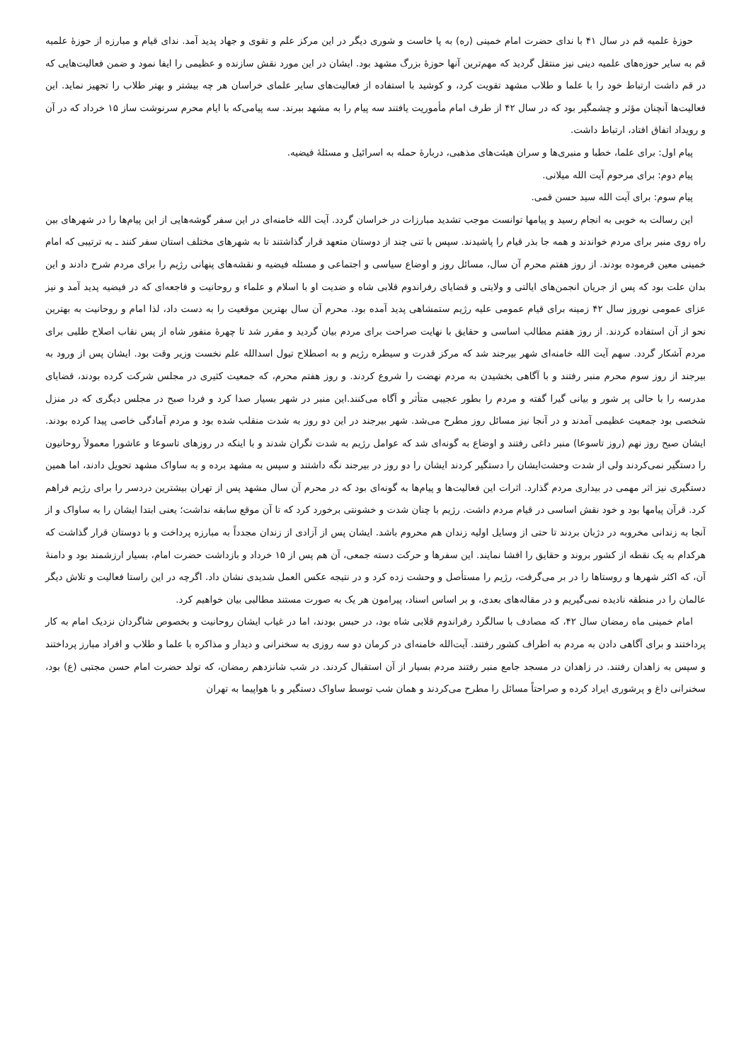حوزۀ علمیه قم در سال ۴۱ با ندای حضرت امام خمینی (ره) به پا خاست و شوری دیگر در این مرکز علم و تقوی و جهاد پدید آمد. ندای قیام و مبارزه از حوزۀ علمیه قم به سایر حوزه‌های علمیه دینی نیز منتقل گردید که مهم‌ترین آنها حوزۀ بزرگ مشهد بود. ایشان در این مورد نقش سازنده و عظیمی را ایفا نمود و ضمن فعالیت‌هایی که در قم داشت ارتباط خود را با علما و طلاب مشهد تقویت کرد، و کوشید با استفاده از فعالیت‌های سایر علمای خراسان هر چه بیشتر و بهتر طلاب را تجهیز نماید. این فعالیت‌ها آنچنان مؤثر و چشمگیر بود که در سال ۴۲ از طرف امام مأموریت یافتند سه پیام را به مشهد ببرند. سه پیامی‌که با ایام محرم سرنوشت ساز ۱۵ خرداد که در آن و رویداد اتفاق افتاد، ارتباط داشت.
پیام اول: برای علما، خطبا و منبری‌ها و سران هیئت‌های مذهبی، دربارۀ حمله به اسرائیل و مسئلۀ فیضیه.
پیام دوم: برای مرحوم آیت الله میلانی.
پیام سوم: برای آیت الله سید حسن قمی.
این رسالت به خوبی به انجام رسید و پیامها توانست موجب تشدید مبارزات در خراسان گردد. آیت الله خامنه‌ای در این سفر گوشه‌هایی از این پیام‌ها را در شهرهای بین راه روی منبر برای مردم خواندند و همه جا بذر قیام را پاشیدند. سپس با تنی چند از دوستان متعهد قرار گذاشتند تا به شهرهای مختلف استان سفر کنند ـ به ترتیبی که امام خمینی معین فرموده بودند. از روز هفتم محرم آن سال، مسائل روز و اوضاع سیاسی و اجتماعی و مسئله فیضیه و نقشه‌های پنهانی رژیم را برای مردم شرح دادند و این بدان علت بود که پس از جریان انجمن‌های ایالتی و ولایتی و قضایای رفراندوم قلابی شاه و ضدیت او با اسلام و علماء و روحانیت و فاجعه‌ای که در فیضیه پدید آمد و نیز عزای عمومی نوروز سال ۴۲ زمینه برای قیام عمومی علیه رژیم ستمشاهی پدید آمده بود. محرم آن سال بهترین موقعیت را به دست داد، لذا امام و روحانیت به بهترین نحو از آن استفاده کردند. از روز هفتم مطالب اساسی و حقایق با نهایت صراحت برای مردم بیان گردید و مقرر شد تا چهرۀ منفور شاه از پس نقاب اصلاح طلبی برای مردم آشکار گردد. سهم آیت الله خامنه‌ای شهر بیرجند شد که مرکز قدرت و سیطره رژیم و به اصطلاح تیول اسدالله علم نخست وزیر وقت بود. ایشان پس از ورود به بیرجند از روز سوم محرم منبر رفتند و با آگاهی بخشیدن به مردم نهضت را شروع کردند. و روز هفتم محرم، که جمعیت کثیری در مجلس شرکت کرده بودند، قضایای مدرسه را با حالی پر شور و بیانی گیرا گفته و مردم را بطور عجیبی متأثر و آگاه می‌کنند.این منبر در شهر بسیار صدا کرد و فردا صبح در مجلس دیگری که در منزل شخصی بود جمعیت عظیمی آمدند و در آنجا نیز مسائل روز مطرح می‌شد. شهر بیرجند در این دو روز به شدت منقلب شده بود و مردم آمادگی خاصی پیدا کرده بودند. ایشان صبح روز نهم (روز تاسوعا) منبر داغی رفتند و اوضاع به گونه‌ای شد که عوامل رژیم به شدت نگران شدند و با اینکه در روزهای تاسوعا و عاشورا معمولاً روحانیون را دستگیر نمی‌کردند ولی از شدت وحشت‌ایشان را دستگیر کردند ایشان را دو روز در بیرجند نگه داشتند و سپس به مشهد برده و به ساواک مشهد تحویل دادند، اما همین دستگیری نیز اثر مهمی در بیداری مردم گذارد. اثرات این فعالیت‌ها و پیام‌ها به گونه‌ای بود که در محرم آن سال مشهد پس از تهران بیشترین دردسر را برای رژیم فراهم کرد. قرآن پیامها بود و خود نقش اساسی در قیام مردم داشت. رژیم با چنان شدت و خشونتی برخورد کرد که تا آن موقع سابقه نداشت؛ یعنی ابتدا ایشان را به ساواک و از آنجا به زندانی مخروبه در دژبان بردند تا حتی از وسایل اولیه زندان هم محروم باشد. ایشان پس از آزادی از زندان مجدداً به مبارزه پرداخت و با دوستان قرار گذاشت که هرکدام به یک نقطه از کشور بروند و حقایق را افشا نمایند. این سفرها و حرکت دسته جمعی، آن هم پس از ۱۵ خرداد و بازداشت حضرت امام، بسیار ارزشمند بود و دامنۀ آن، که اکثر شهرها و روستاها را در بر می‌گرفت، رژیم را مستأصل و وحشت زده کرد و در نتیجه عکس العمل شدیدی نشان داد. اگرچه در این راستا فعالیت و تلاش دیگر عالمان را در منطقه نادیده نمی‌گیریم و در مقاله‌های بعدی، و بر اساس اسناد، پیرامون هر یک به صورت مستند مطالبی بیان خواهیم کرد.
امام خمینی ماه رمضان سال ۴۲، که مصادف با سالگرد رفراندوم قلابی شاه بود، در حبس بودند، اما در غیاب ایشان روحانیت و بخصوص شاگردان نزدیک امام به کار پرداختند و برای آگاهی دادن به مردم به اطراف کشور رفتند. آیت‌الله خامنه‌ای در کرمان دو سه روزی به سخنرانی و دیدار و مذاکره با علما و طلاب و افراد مبارز پرداختند و سپس به زاهدان رفتند. در زاهدان در مسجد جامع منبر رفتند مردم بسیار از آن استقبال کردند. در شب شانزدهم رمضان، که تولد حضرت امام حسن مجتبی (ع) بود، سخنرانی داغ و پرشوری ایراد کرده و صراحتاً مسائل را مطرح می‌کردند و همان شب توسط ساواک دستگیر و با هواپیما به تهران